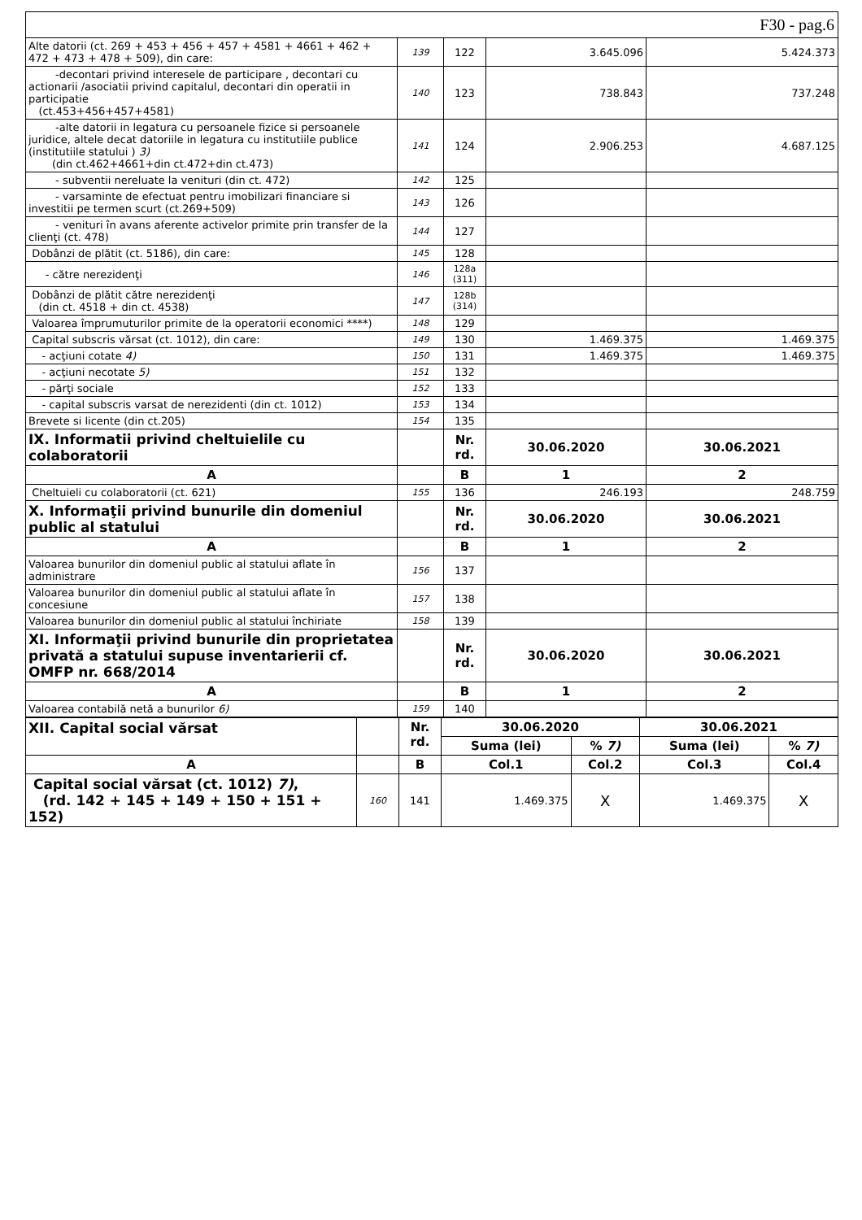| F30 - pag.6 | | | | |
| Alte datorii (ct. 269 + 453 + 456 + 457 + 4581 + 4661 + 462 + 472 + 473 + 478 + 509), din care: | 139 | 122 | 3.645.096 | 5.424.373 |
| -decontari privind interesele de participare , decontari cu actionarii /asociatii privind capitalul, decontari din operatii in participatie (ct.453+456+457+4581) | 140 | 123 | 738.843 | 737.248 |
| -alte datorii in legatura cu persoanele fizice si persoanele juridice, altele decat datoriile in legatura cu institutiile publice (institutiile statului ) 3) (din ct.462+4661+din ct.472+din ct.473) | 141 | 124 | 2.906.253 | 4.687.125 |
| - subventii nereluate la venituri (din ct. 472) | 142 | 125 | | |
| - varsaminte de efectuat pentru imobilizari financiare si investitii pe termen scurt (ct.269+509) | 143 | 126 | | |
| - venituri în avans aferente activelor primite prin transfer de la clienţi (ct. 478) | 144 | 127 | | |
| Dobânzi de plătit (ct. 5186), din care: | 145 | 128 | | |
| - către nerezidenţi | 146 | 128a (311) | | |
| Dobânzi de plătit către nerezidenţi (din ct. 4518 + din ct. 4538) | 147 | 128b (314) | | |
| Valoarea împrumuturilor primite de la operatorii economici ****) | 148 | 129 | | |
| Capital subscris vărsat (ct. 1012), din care: | 149 | 130 | 1.469.375 | 1.469.375 |
| - acţiuni cotate 4) | 150 | 131 | 1.469.375 | 1.469.375 |
| - acţiuni necotate 5) | 151 | 132 | | |
| - părţi sociale | 152 | 133 | | |
| - capital subscris varsat de nerezidenti (din ct. 1012) | 153 | 134 | | |
| Brevete si licente (din ct.205) | 154 | 135 | | |
| IX. Informatii privind cheltuielile cu colaboratorii | | Nr. rd. | 30.06.2020 | 30.06.2021 |
| A | | B | 1 | 2 |
| Cheltuieli cu colaboratorii (ct. 621) | 155 | 136 | 246.193 | 248.759 |
| X. Informaţii privind bunurile din domeniul public al statului | | Nr. rd. | 30.06.2020 | 30.06.2021 |
| A | | B | 1 | 2 |
| Valoarea bunurilor din domeniul public al statului aflate în administrare | 156 | 137 | | |
| Valoarea bunurilor din domeniul public al statului aflate în concesiune | 157 | 138 | | |
| Valoarea bunurilor din domeniul public al statului închiriate | 158 | 139 | | |
| XI. Informaţii privind bunurile din proprietatea privată a statului supuse inventarierii cf. OMFP nr. 668/2014 | | Nr. rd. | 30.06.2020 | 30.06.2021 |
| A | | B | 1 | 2 |
| Valoarea contabilă netă a bunurilor 6) | 159 | 140 | | |
| XII. Capital social vărsat | | Nr. rd. | 30.06.2020 | | 30.06.2021 | |
| | | | Suma (lei) | % 7) | Suma (lei) | % 7) |
| A | | B | Col.1 | Col.2 | Col.3 | Col.4 |
| Capital social vărsat (ct. 1012) 7) , (rd. 142 + 145 + 149 + 150 + 151 + 152) | 160 | 141 | 1.469.375 | X | 1.469.375 | X |